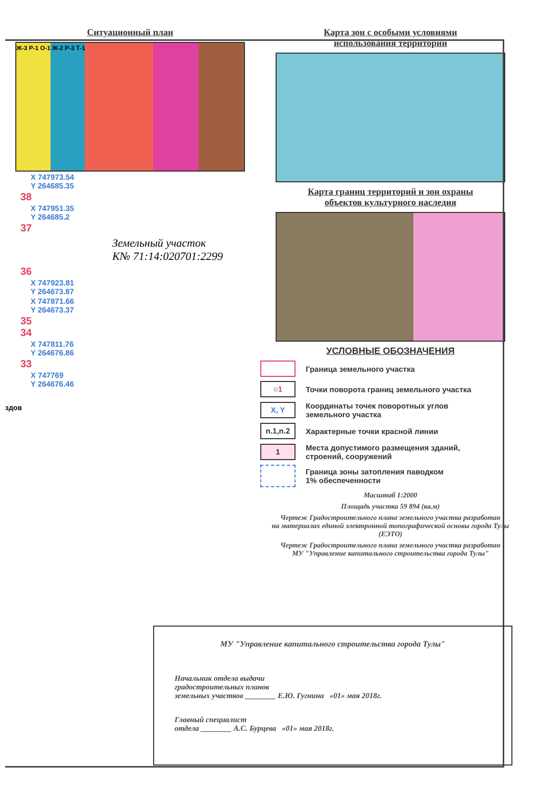Ситуационный план
Ж-3 Р-1 О-1 Ж-2 Р-3 Т-1
X 747973.54
Y 264685.35
38
X 747951.35
Y 264685.2
37
Земельный участок
К№ 71:14:020701:2299
36
X 747923.81
Y 264673.87
X 747871.66
Y 264673.37
35
34
X 747811.76
Y 264676.86
33
X 747769
Y 264676.46
здов
Карта зон с особыми условиями
использования территории
Карта границ территорий и зон охраны
объектов культурного наследия
УСЛОВНЫЕ ОБОЗНАЧЕНИЯ
Граница земельного участка
○1
Точки поворота границ земельного участка
X, Y
Координаты точек поворотных углов
земельного участка
n.1,n.2
Характерные точки красной линии
1
Места допустимого размещения зданий,
строений, сооружений
Граница зоны затопления паводком
1% обеспеченности
Масштаб 1:2000
Площадь участка 59 894 (кв.м)
Чертеж Градостроительного плана земельного участка разработан
на материалах единой электронной топографической основы города Тулы (ЕЭТО)
Чертеж Градостроительного плана земельного участка разработан
МУ "Управление капитального строительства города Тулы"
МУ "Управление капитального строительства города Тулы"
Начальник отдела выдачи
градостроительных планов
земельных участков ________ Е.Ю. Гугнина «01» мая 2018г.
Главный специалист
отдела ________ А.С. Бурцева «01» мая 2018г.